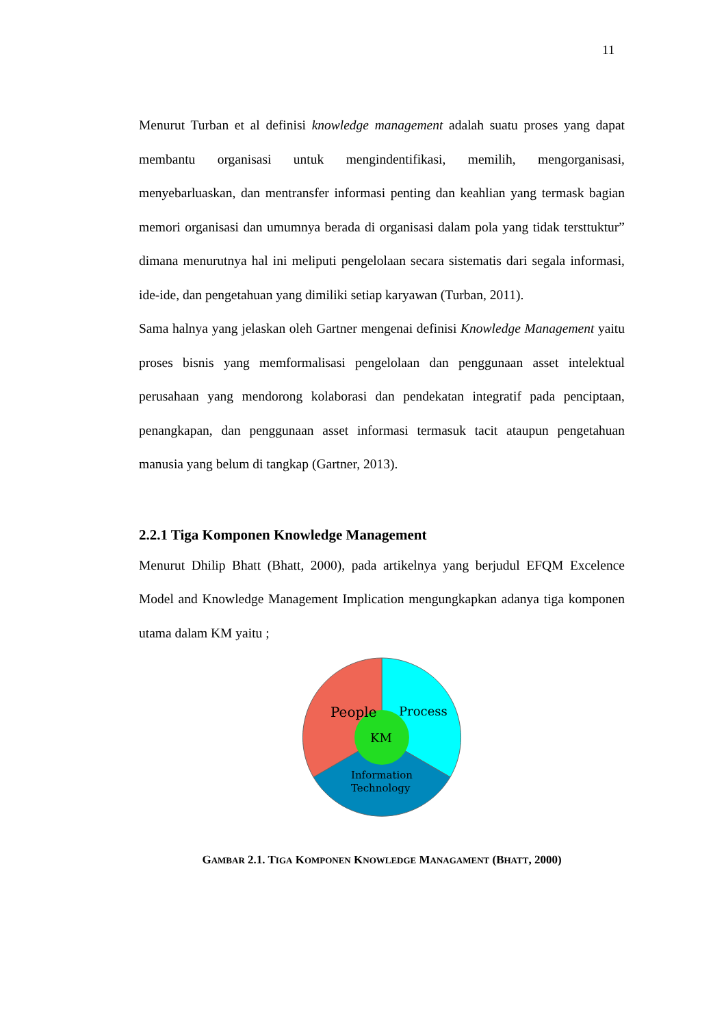11
Menurut Turban et al definisi knowledge management adalah suatu proses yang dapat membantu organisasi untuk mengindentifikasi, memilih, mengorganisasi, menyebarluaskan, dan mentransfer informasi penting dan keahlian yang termask bagian memori organisasi dan umumnya berada di organisasi dalam pola yang tidak tersttuktur” dimana menurutnya hal ini meliputi pengelolaan secara sistematis dari segala informasi, ide-ide, dan pengetahuan yang dimiliki setiap karyawan (Turban, 2011).
Sama halnya yang jelaskan oleh Gartner mengenai definisi Knowledge Management yaitu proses bisnis yang memformalisasi pengelolaan dan penggunaan asset intelektual perusahaan yang mendorong kolaborasi dan pendekatan integratif pada penciptaan, penangkapan, dan penggunaan asset informasi termasuk tacit ataupun pengetahuan manusia yang belum di tangkap (Gartner, 2013).
2.2.1 Tiga Komponen Knowledge Management
Menurut Dhilip Bhatt (Bhatt, 2000), pada artikelnya yang berjudul EFQM Excelence Model and Knowledge Management Implication mengungkapkan adanya tiga komponen utama dalam KM yaitu ;
People
Process
KM
Information
Technology
GAMBAR 2.1. TIGA KOMPONEN KNOWLEDGE MANAGAMENT (BHATT, 2000)